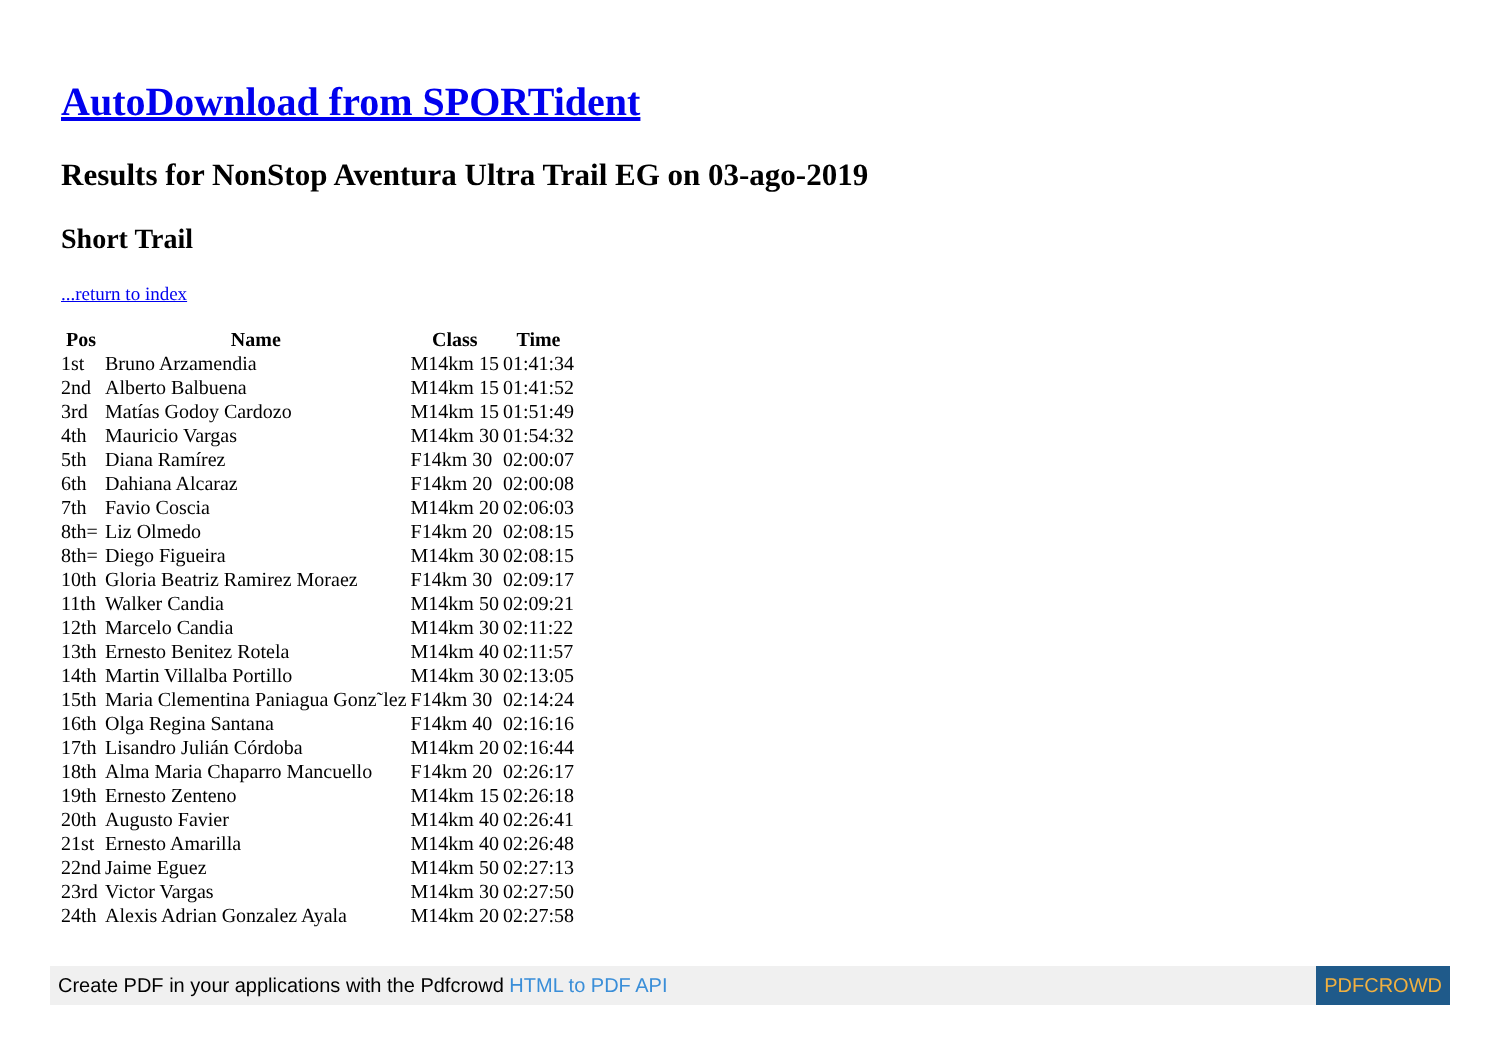AutoDownload from SPORTident
Results for NonStop Aventura Ultra Trail EG on 03-ago-2019
Short Trail
...return to index
| Pos | Name | Class | Time |
| --- | --- | --- | --- |
| 1st | Bruno Arzamendia | M14km 15 | 01:41:34 |
| 2nd | Alberto Balbuena | M14km 15 | 01:41:52 |
| 3rd | Matías Godoy Cardozo | M14km 15 | 01:51:49 |
| 4th | Mauricio Vargas | M14km 30 | 01:54:32 |
| 5th | Diana Ramírez | F14km 30 | 02:00:07 |
| 6th | Dahiana Alcaraz | F14km 20 | 02:00:08 |
| 7th | Favio Coscia | M14km 20 | 02:06:03 |
| 8th= | Liz Olmedo | F14km 20 | 02:08:15 |
| 8th= | Diego Figueira | M14km 30 | 02:08:15 |
| 10th | Gloria Beatriz Ramirez Moraez | F14km 30 | 02:09:17 |
| 11th | Walker Candia | M14km 50 | 02:09:21 |
| 12th | Marcelo Candia | M14km 30 | 02:11:22 |
| 13th | Ernesto Benitez Rotela | M14km 40 | 02:11:57 |
| 14th | Martin Villalba Portillo | M14km 30 | 02:13:05 |
| 15th | Maria Clementina Paniagua Gonz˜lez | F14km 30 | 02:14:24 |
| 16th | Olga Regina Santana | F14km 40 | 02:16:16 |
| 17th | Lisandro Julián Córdoba | M14km 20 | 02:16:44 |
| 18th | Alma Maria Chaparro Mancuello | F14km 20 | 02:26:17 |
| 19th | Ernesto Zenteno | M14km 15 | 02:26:18 |
| 20th | Augusto Favier | M14km 40 | 02:26:41 |
| 21st | Ernesto Amarilla | M14km 40 | 02:26:48 |
| 22nd | Jaime Eguez | M14km 50 | 02:27:13 |
| 23rd | Victor Vargas | M14km 30 | 02:27:50 |
| 24th | Alexis Adrian Gonzalez Ayala | M14km 20 | 02:27:58 |
Create PDF in your applications with the Pdfcrowd HTML to PDF API PDFCROWD